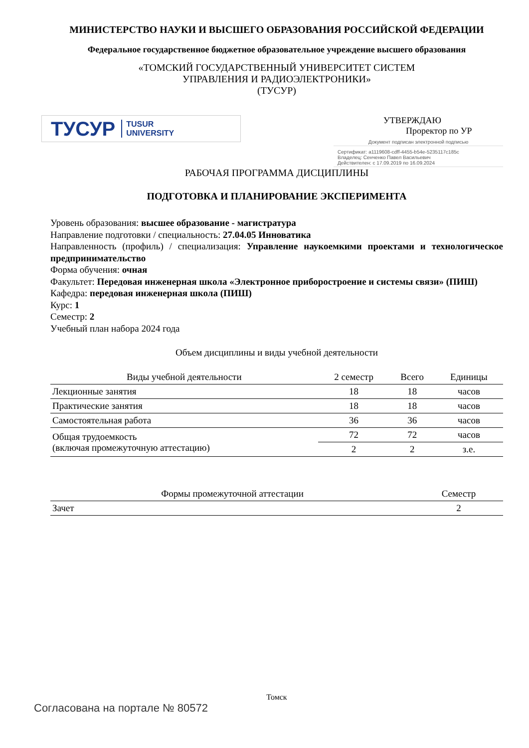МИНИСТЕРСТВО НАУКИ И ВЫСШЕГО ОБРАЗОВАНИЯ РОССИЙСКОЙ ФЕДЕРАЦИИ
Федеральное государственное бюджетное образовательное учреждение высшего образования
«ТОМСКИЙ ГОСУДАРСТВЕННЫЙ УНИВЕРСИТЕТ СИСТЕМ
УПРАВЛЕНИЯ И РАДИОЭЛЕКТРОНИКИ»
(ТУСУР)
ТУСУР TUSUR
UNIVERSITY
УТВЕРЖДАЮ
Проректор по УР
Документ подписан электронной подписью
Сертификат: a1119608-cdff-4455-b54e-5235117c185c
Владелец: Сенченко Павел Васильевич
Действителен: с 17.09.2019 по 16.09.2024
РАБОЧАЯ ПРОГРАММА ДИСЦИПЛИНЫ
ПОДГОТОВКА И ПЛАНИРОВАНИЕ ЭКСПЕРИМЕНТА
Уровень образования: высшее образование - магистратура
Направление подготовки / специальность: 27.04.05 Инноватика
Направленность (профиль) / специализация: Управление наукоемкими проектами и технологическое предпринимательство
Форма обучения: очная
Факультет: Передовая инженерная школа «Электронное приборостроение и системы связи» (ПИШ)
Кафедра: передовая инженерная школа (ПИШ)
Курс: 1
Семестр: 2
Учебный план набора 2024 года
Объем дисциплины и виды учебной деятельности
| Виды учебной деятельности | 2 семестр | Всего | Единицы |
| --- | --- | --- | --- |
| Лекционные занятия | 18 | 18 | часов |
| Практические занятия | 18 | 18 | часов |
| Самостоятельная работа | 36 | 36 | часов |
| Общая трудоемкость (включая промежуточную аттестацию) | 72 | 72 | часов |
| | 2 | 2 | з.е. |
| Формы промежуточной аттестации | Семестр |
| --- | --- |
| Зачет | 2 |
Томск
Согласована на портале № 80572